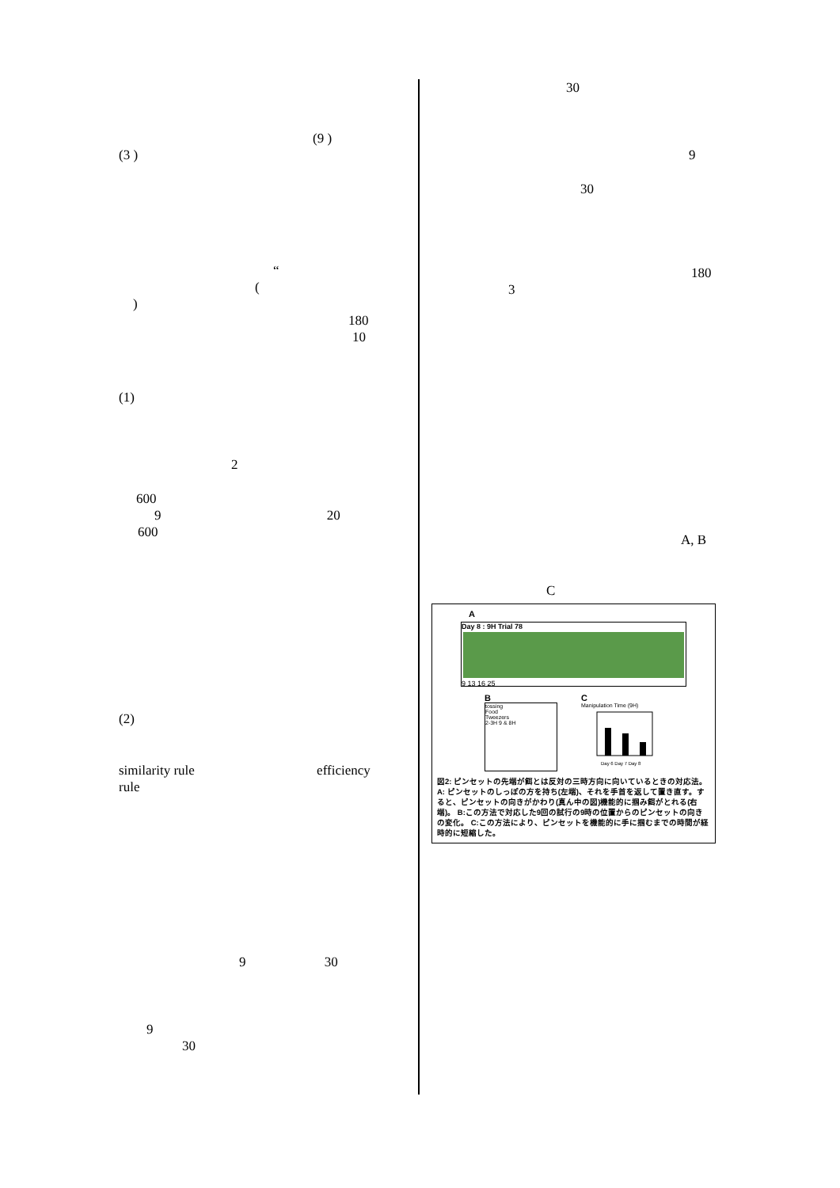(9 )
(3 )
“
(
)
180
10
(1)
2
600
9 20
600
(2)
similarity rule efficiency
rule
9 30
9
30
30
9
30
180
3
A, B
C
A
Day 8 : 9H Trial 78
9 13 16 25
B
tossing
Food
Tweezers
2-3H 9 & 8H
C
Manipulation Time (9H)
Day 6 Day 7 Day 8
図2: ピンセットの先端が餌とは反対の三時方向に向いているときの対応法。A: ピンセットのしっぽの方を持ち(左端)、それを手首を返して置き直す。すると、ピンセットの向きがかわり(真ん中の図)機能的に掴み餌がとれる(右端)。 B:この方法で対応した9回の試行の9時の位置からのピンセットの向きの変化。 C:この方法により、ピンセットを機能的に手に掴むまでの時間が経時的に短縮した。